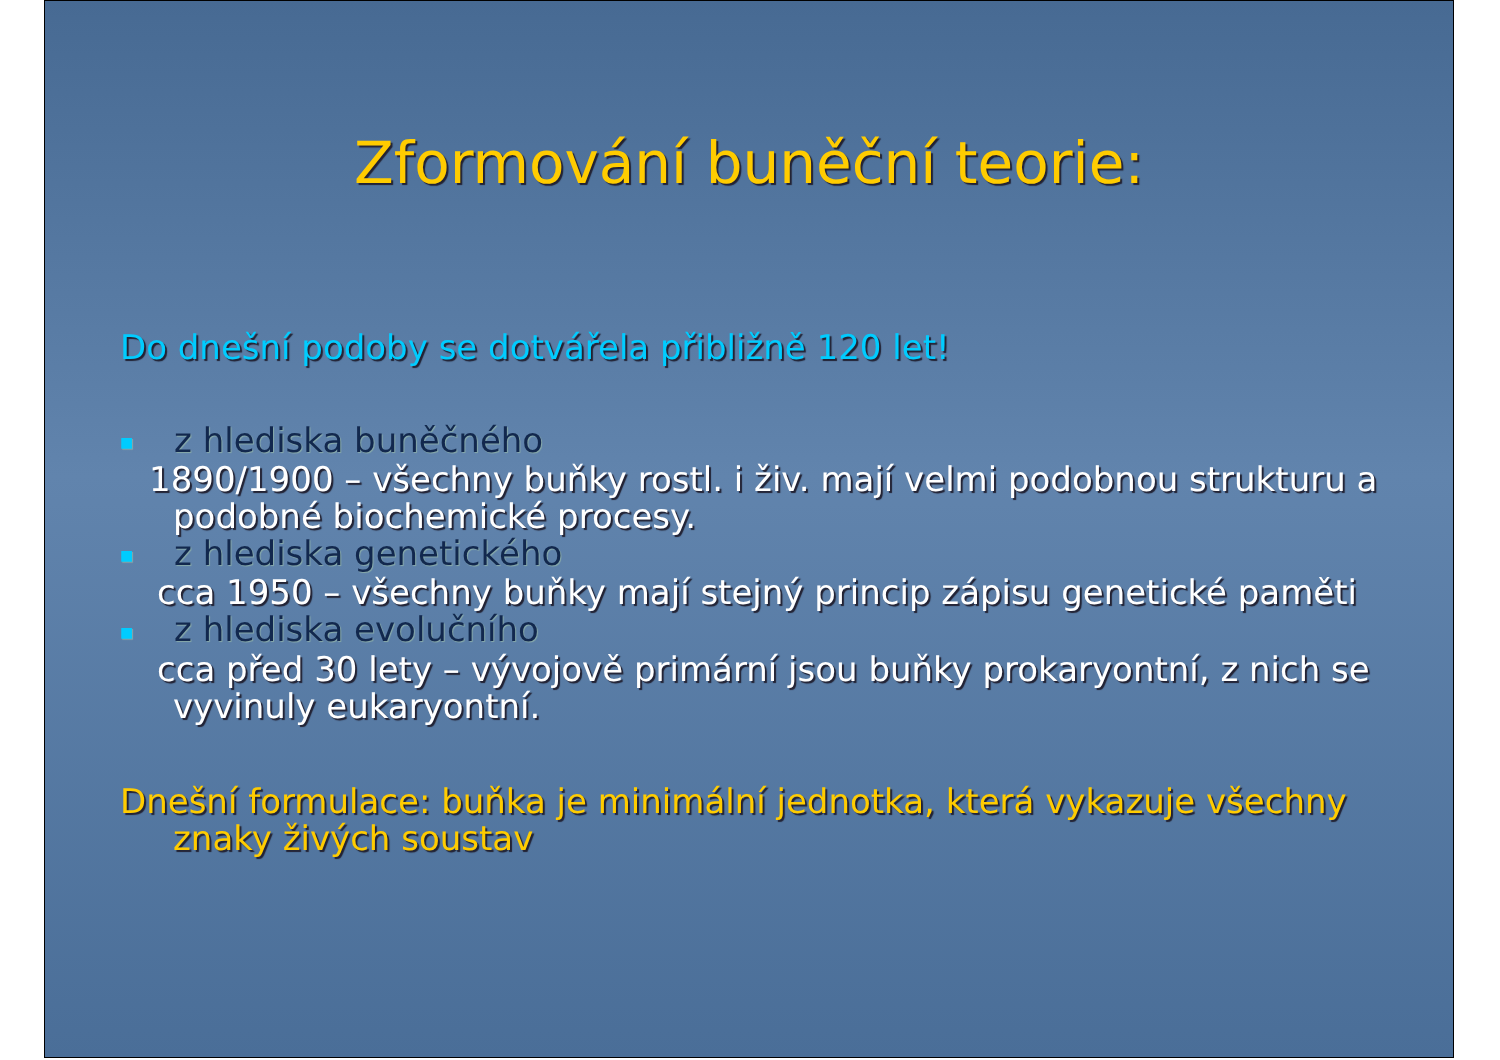Zformování buněční teorie:
Do dnešní podoby se dotvářela přibližně 120 let!
■ z hlediska buněčného
1890/1900 – všechny buňky rostl. i živ. mají velmi podobnou strukturu a podobné biochemické procesy.
■ z hlediska genetického
cca 1950 – všechny buňky mají stejný princip zápisu genetické paměti
■ z hlediska evolučního
cca před 30 lety – vývojově primární jsou buňky prokaryontní, z nich se vyvinuly eukaryontní.
Dnešní formulace: buňka je minimální jednotka, která vykazuje všechny znaky živých soustav